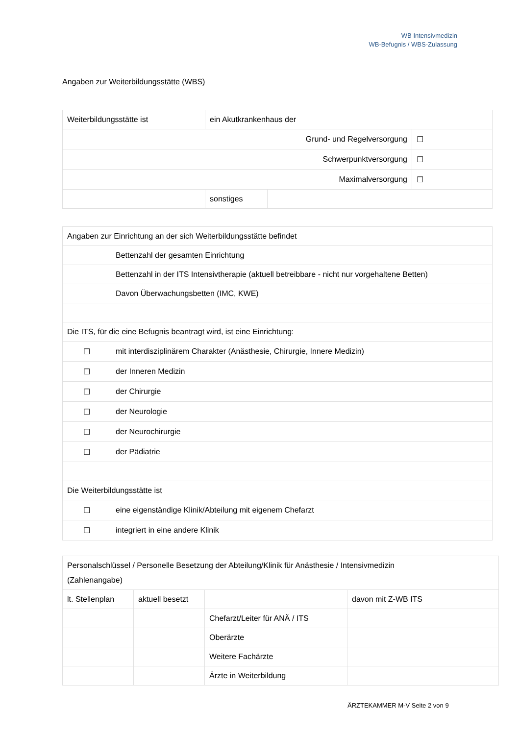WB Intensivmedizin
WB-Befugnis / WBS-Zulassung
Angaben zur Weiterbildungsstätte (WBS)
| Weiterbildungsstätte ist | ein Akutkrankenhaus der | | |
| Grund- und Regelversorgung | | | ☐ |
| Schwerpunktversorgung | | | ☐ |
| Maximalversorgung | | | ☐ |
| | sonstiges | | |
| Angaben zur Einrichtung an der sich Weiterbildungsstätte befindet | |
| | Bettenzahl der gesamten Einrichtung |
| | Bettenzahl in der ITS Intensivtherapie (aktuell betreibbare - nicht nur vorgehaltene Betten) |
| | Davon Überwachungsbetten (IMC, KWE) |
| Die ITS, für die eine Befugnis beantragt wird, ist eine Einrichtung: | |
| ☐ | mit interdisziplinärem Charakter (Anästhesie, Chirurgie, Innere Medizin) |
| ☐ | der Inneren Medizin |
| ☐ | der Chirurgie |
| ☐ | der Neurologie |
| ☐ | der Neurochirurgie |
| ☐ | der Pädiatrie |
| Die Weiterbildungsstätte ist | |
| ☐ | eine eigenständige Klinik/Abteilung mit eigenem Chefarzt |
| ☐ | integriert in eine andere Klinik |
| Personalschlüssel / Personelle Besetzung der Abteilung/Klinik für Anästhesie / Intensivmedizin (Zahlenangabe) | | | |
| lt. Stellenplan | aktuell besetzt | | davon mit Z-WB ITS |
| | | Chefarzt/Leiter für ANÄ / ITS | |
| | | Oberärzte | |
| | | Weitere Fachärzte | |
| | | Ärzte in Weiterbildung | |
ÄRZTEKAMMER M-V Seite 2 von 9